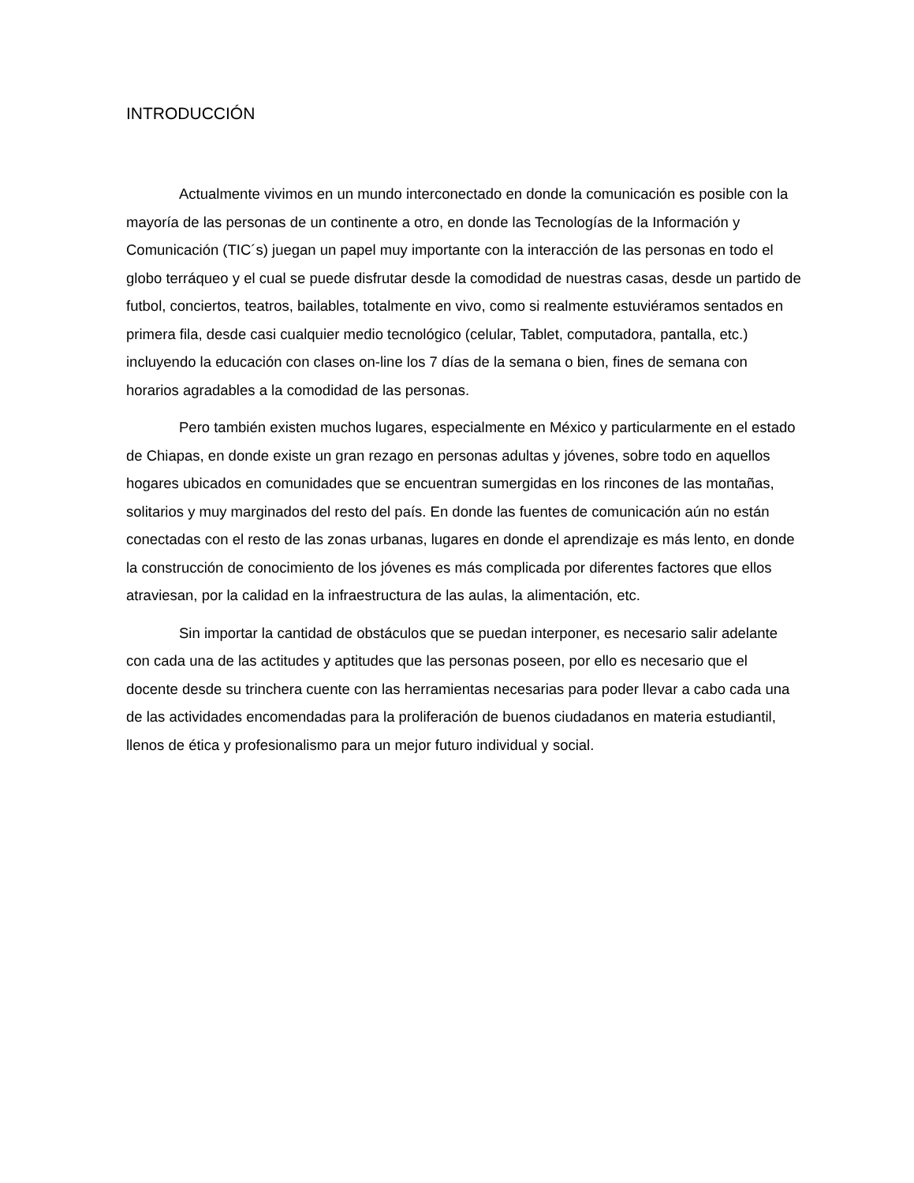INTRODUCCIÓN
Actualmente vivimos en un mundo interconectado en donde la comunicación es posible con la mayoría de las personas de un continente a otro, en donde las Tecnologías de la Información y Comunicación (TIC´s) juegan un papel muy importante con la interacción de las personas en todo el globo terráqueo y el cual se puede disfrutar desde la comodidad de nuestras casas, desde un partido de futbol, conciertos, teatros, bailables, totalmente en vivo, como si realmente estuviéramos sentados en primera fila, desde casi cualquier medio tecnológico (celular, Tablet, computadora, pantalla, etc.) incluyendo la educación con clases on-line los 7 días de la semana o bien, fines de semana con horarios agradables a la comodidad de las personas.
Pero también existen muchos lugares, especialmente en México y particularmente en el estado de Chiapas, en donde existe un gran rezago en personas adultas y jóvenes, sobre todo en aquellos hogares ubicados en comunidades que se encuentran sumergidas en los rincones de las montañas, solitarios y muy marginados del resto del país. En donde las fuentes de comunicación aún no están conectadas con el resto de las zonas urbanas, lugares en donde el aprendizaje es más lento, en donde la construcción de conocimiento de los jóvenes es más complicada por diferentes factores que ellos atraviesan, por la calidad en la infraestructura de las aulas, la alimentación, etc.
Sin importar la cantidad de obstáculos que se puedan interponer, es necesario salir adelante con cada una de las actitudes y aptitudes que las personas poseen, por ello es necesario que el docente desde su trinchera cuente con las herramientas necesarias para poder llevar a cabo cada una de las actividades encomendadas para la proliferación de buenos ciudadanos en materia estudiantil, llenos de ética y profesionalismo para un mejor futuro individual y social.